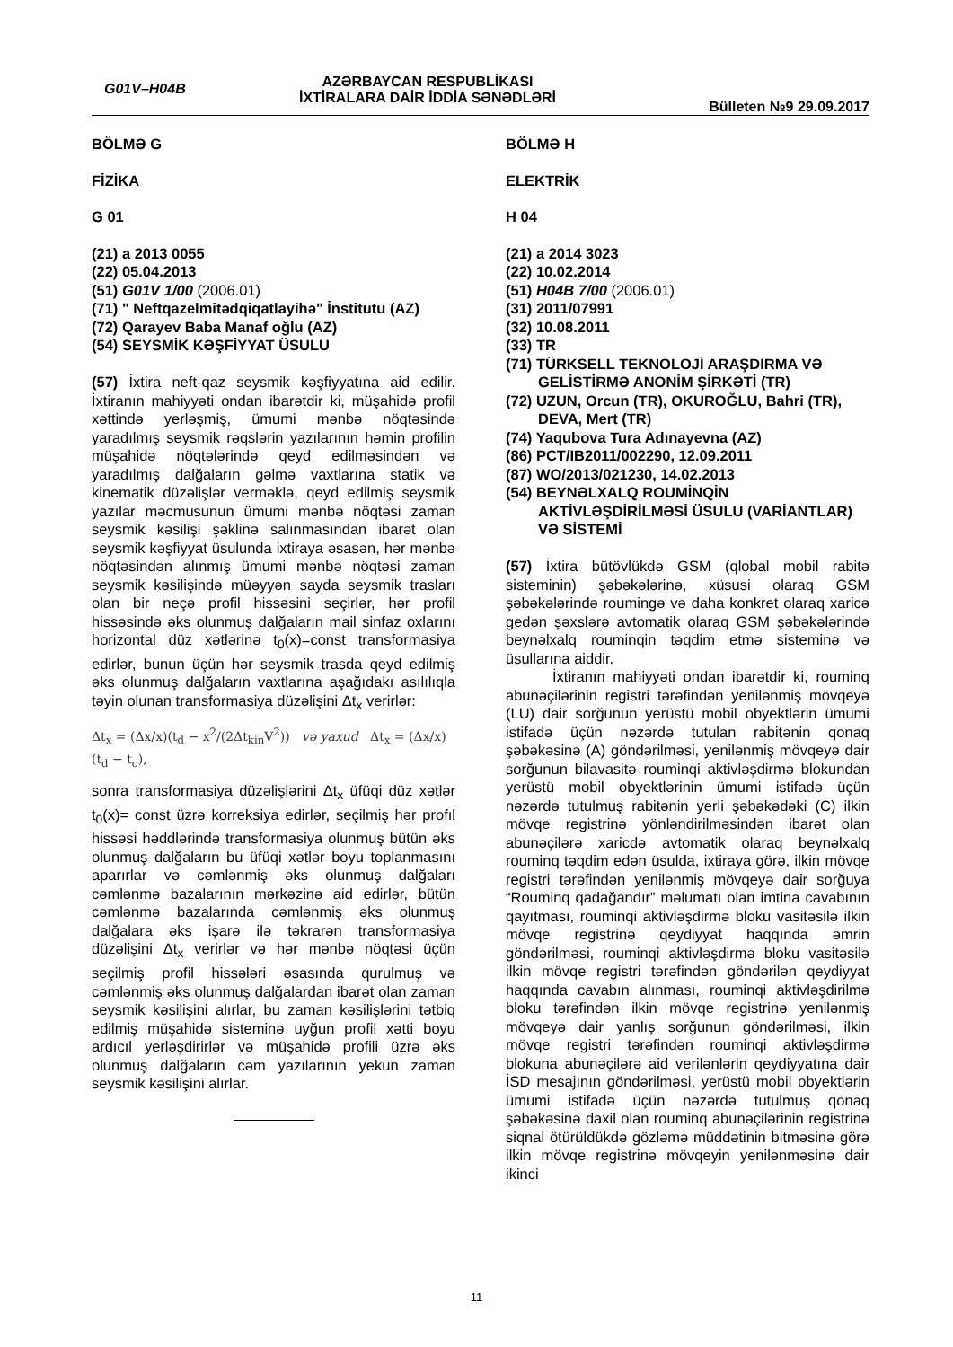G01V–H04B
AZƏRBAYCAN RESPUBLİKASI
İXTİRALARA DAİR İDDİA SƏNƏDLƏRİ
Bülleten №9 29.09.2017
BÖLMƏ G
FİZİKA
G 01
(21) a 2013 0055
(22) 05.04.2013
(51) G01V 1/00 (2006.01)
(71) " Neftqazelmitədqiqatlayihə" İnstitutu (AZ)
(72) Qarayev Baba Manaf oğlu (AZ)
(54) SEYSMİK KƏŞFİYYAT ÜSULU
(57) İxtira neft-qaz seysmik kəşfiyyatına aid edilir. İxtiranın mahiyyəti ondan ibarətdir ki, müşahidə profil xəttində yerləşmiş, ümumi mənbə nöqtəsində yaradılmış seysmik rəqslərin yazılarının həmin profilin müşahidə nöqtələrində qeyd edilməsindən və yaradılmış dalğaların gəlmə vaxtlarına statik və kinematik düzəlişlər verməklə, qeyd edilmiş seysmik yazılar məcmusunun ümumi mənbə nöqtəsi zaman seysmik kəsilişi şəklinə salınmasından ibarət olan seysmik kəşfiyyat üsulunda ixtiraya əsasən, hər mənbə nöqtəsindən alınmış ümumi mənbə nöqtəsi zaman seysmik kəsilişində müəyyən sayda seysmik trasları olan bir neçə profil hissəsini seçirlər, hər profil hissəsində əks olunmuş dalğaların mail sinfaz oxlarını horizontal düz xətlərinə t<sub>0</sub>(x)=const transformasiya edirlər, bunun üçün hər seysmik trasda qeyd edilmiş əks olunmuş dalğaların vaxtlarına aşağıdakı asılılıqla təyin olunan transformasiya düzəlişini Δt<sub>x</sub> verirlər:
Δt<sub>x</sub> = (Δx/x)(t<sub>d</sub> − x<sup>2</sup>/(2Δt<sub>kin</sub>V<sup>2</sup>)) və yaxud Δt<sub>x</sub> = (Δx/x)(t<sub>d</sub> − t<sub>o</sub>),
sonra transformasiya düzəlişlərini Δt<sub>x</sub> üfüqi düz xətlər t<sub>0</sub>(x)= const üzrə korreksiya edirlər, seçilmiş hər profıl hissəsi həddlərində transformasiya olunmuş bütün əks olunmuş dalğaların bu üfüqi xətlər boyu toplanmasını aparırlar və cəmlənmiş əks olunmuş dalğaları cəmlənmə bazalarının mərkəzinə aid edirlər, bütün cəmlənmə bazalarında cəmlənmiş əks olunmuş dalğalara əks işarə ilə təkrarən transformasiya düzəlişini Δt<sub>x</sub> verirlər və hər mənbə nöqtəsi üçün seçilmiş profil hissələri əsasında qurulmuş və cəmlənmiş əks olunmuş dalğalardan ibarət olan zaman seysmik kəsilişini alırlar, bu zaman kəsilişlərini tətbiq edilmiş müşahidə sisteminə uyğun profil xətti boyu ardıcıl yerləşdirirlər və müşahidə profili üzrə əks olunmuş dalğaların cəm yazılarının yekun zaman seysmik kəsilişini alırlar.
BÖLMƏ H
ELEKTRİK
H 04
(21) a 2014 3023
(22) 10.02.2014
(51) H04B 7/00 (2006.01)
(31) 2011/07991
(32) 10.08.2011
(33) TR
(71) TÜRKSELL TEKNOLOJİ ARAŞDIRMA VƏ GELİSTİRMƏ ANONİM ŞİRKƏTİ (TR)
(72) UZUN, Orcun (TR), OKUROĞLU, Bahri (TR), DEVA, Mert (TR)
(74) Yaqubova Tura Adınayevna (AZ)
(86) PCT/IB2011/002290, 12.09.2011
(87) WO/2013/021230, 14.02.2013
(54) BEYNƏLXALQ ROUMİNQİN AKTİVLƏŞDİRİLMƏSİ ÜSULU (VARİANTLAR) VƏ SİSTEMİ
(57) İxtira bütövlükdə GSM (qlobal mobil rabitə sisteminin) şəbəkələrinə, xüsusi olaraq GSM şəbəkələrində roumingə və daha konkret olaraq xaricə gedən şəxslərə avtomatik olaraq GSM şəbəkələrində beynəlxalq rouminqin təqdim etmə sisteminə və üsullarına aiddir.
İxtiranın mahiyyəti ondan ibarətdir ki, rouminq abunəçilərinin registri tərəfindən yenilənmiş mövqeyə (LU) dair sorğunun yerüstü mobil obyektlərin ümumi istifadə üçün nəzərdə tutulan rabitənin qonaq şəbəkəsinə (A) göndərilməsi, yenilənmiş mövqeyə dair sorğunun bilavasitə rouminqi aktivləşdirmə blokundan yerüstü mobil obyektlərinin ümumi istifadə üçün nəzərdə tutulmuş rabitənin yerli şəbəkədəki (C) ilkin mövqe registrinə yönləndirilməsindən ibarət olan abunəçilərə xaricdə avtomatik olaraq beynəlxalq rouminq təqdim edən üsulda, ixtiraya görə, ilkin mövqe registri tərəfindən yenilənmiş mövqeyə dair sorğuya “Rouminq qadağandır” məlumatı olan imtina cavabının qayıtması, rouminqi aktivləşdirmə bloku vasitəsilə ilkin mövqe registrinə qeydiyyat haqqında əmrin göndərilməsi, rouminqi aktivləşdirmə bloku vasitəsilə ilkin mövqe registri tərəfindən göndərilən qeydiyyat haqqında cavabın alınması, rouminqi aktivləşdirilmə bloku tərəfindən ilkin mövqe registrinə yenilənmiş mövqeyə dair yanlış sorğunun göndərilməsi, ilkin mövqe registri tərəfindən rouminqi aktivləşdirmə blokuna abunəçilərə aid verilənlərin qeydiyyatına dair İSD mesajının göndərilməsi, yerüstü mobil obyektlərin ümumi istifadə üçün nəzərdə tutulmuş qonaq şəbəkəsinə daxil olan rouminq abunəçilərinin registrinə siqnal ötürüldükdə gözləmə müddətinin bitməsinə görə ilkin mövqe registrinə mövqeyin yenilənməsinə dair ikinci
11